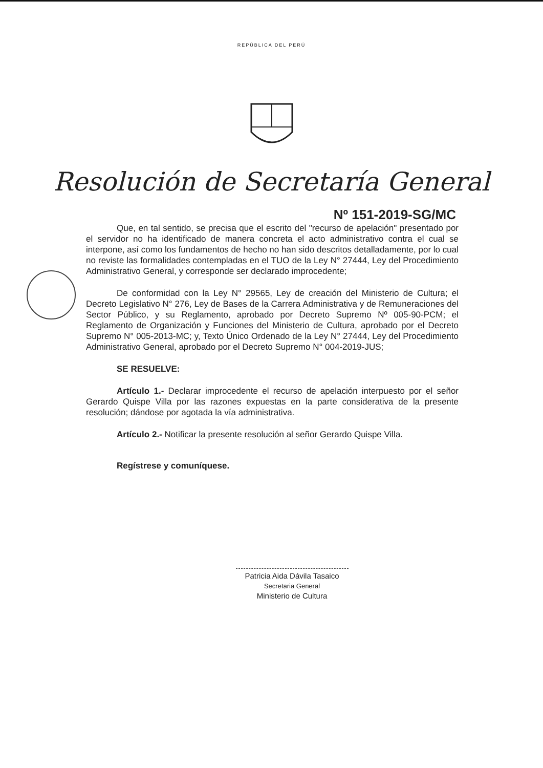REPÚBLICA DEL PERÚ
Resolución de Secretaría General
Nº 151-2019-SG/MC
Que, en tal sentido, se precisa que el escrito del "recurso de apelación" presentado por el servidor no ha identificado de manera concreta el acto administrativo contra el cual se interpone, así como los fundamentos de hecho no han sido descritos detalladamente, por lo cual no reviste las formalidades contempladas en el TUO de la Ley N° 27444, Ley del Procedimiento Administrativo General, y corresponde ser declarado improcedente;
De conformidad con la Ley N° 29565, Ley de creación del Ministerio de Cultura; el Decreto Legislativo N° 276, Ley de Bases de la Carrera Administrativa y de Remuneraciones del Sector Público, y su Reglamento, aprobado por Decreto Supremo Nº 005-90-PCM; el Reglamento de Organización y Funciones del Ministerio de Cultura, aprobado por el Decreto Supremo N° 005-2013-MC; y, Texto Único Ordenado de la Ley N° 27444, Ley del Procedimiento Administrativo General, aprobado por el Decreto Supremo N° 004-2019-JUS;
SE RESUELVE:
Artículo 1.- Declarar improcedente el recurso de apelación interpuesto por el señor Gerardo Quispe Villa por las razones expuestas en la parte considerativa de la presente resolución; dándose por agotada la vía administrativa.
Artículo 2.- Notificar la presente resolución al señor Gerardo Quispe Villa.
Regístrese y comuníquese.
Patricia Aida Dávila Tasaico
Secretaria General
Ministerio de Cultura